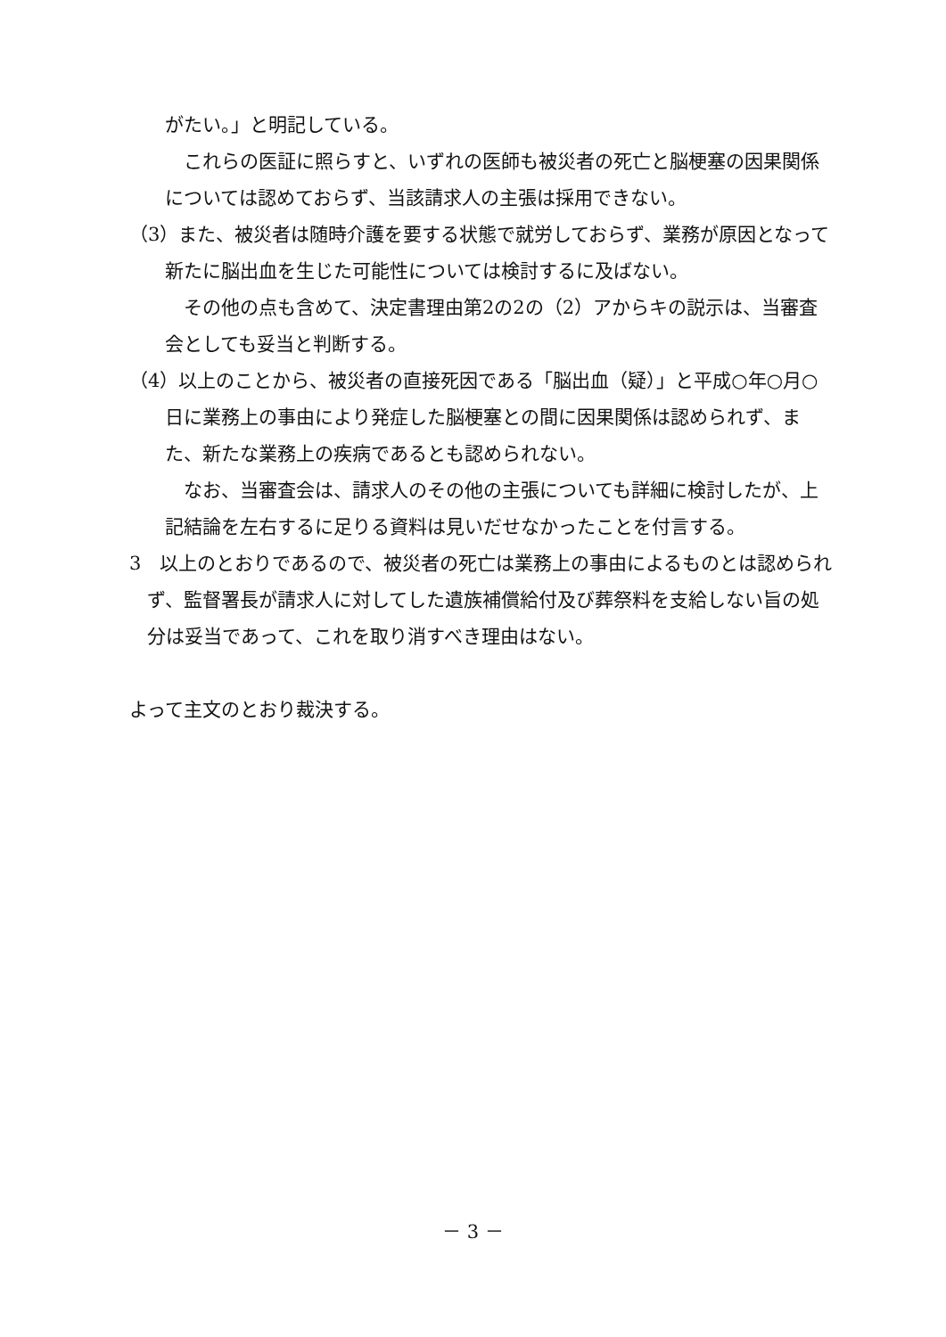がたい。」と明記している。
　これらの医証に照らすと、いずれの医師も被災者の死亡と脳梗塞の因果関係については認めておらず、当該請求人の主張は採用できない。
（3）また、被災者は随時介護を要する状態で就労しておらず、業務が原因となって新たに脳出血を生じた可能性については検討するに及ばない。
　その他の点も含めて、決定書理由第2の2の（2）アからキの説示は、当審査会としても妥当と判断する。
（4）以上のことから、被災者の直接死因である「脳出血（疑）」と平成○年○月○日に業務上の事由により発症した脳梗塞との間に因果関係は認められず、また、新たな業務上の疾病であるとも認められない。
　なお、当審査会は、請求人のその他の主張についても詳細に検討したが、上記結論を左右するに足りる資料は見いだせなかったことを付言する。
3　以上のとおりであるので、被災者の死亡は業務上の事由によるものとは認められず、監督署長が請求人に対してした遺族補償給付及び葬祭料を支給しない旨の処分は妥当であって、これを取り消すべき理由はない。
よって主文のとおり裁決する。
－ 3 －